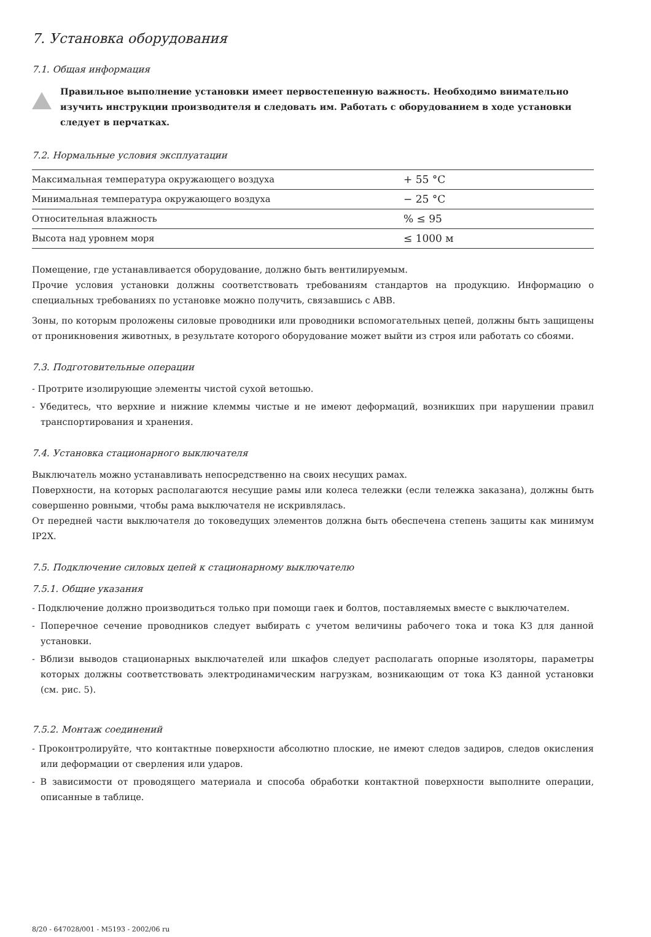7. Установка оборудования
7.1. Общая информация
Правильное выполнение установки имеет первостепенную важность. Необходимо внимательно изучить инструкции производителя и следовать им. Работать с оборудованием в ходе установки следует в перчатках.
7.2. Нормальные условия эксплуатации
| Максимальная температура окружающего воздуха | + 55 °C |
| Минимальная температура окружающего воздуха | − 25 °C |
| Относительная влажность | % ≤ 95 |
| Высота над уровнем моря | ≤ 1000 м |
Помещение, где устанавливается оборудование, должно быть вентилируемым.
Прочие условия установки должны соответствовать требованиям стандартов на продукцию. Информацию о специальных требованиях по установке можно получить, связавшись с ABB.
Зоны, по которым проложены силовые проводники или проводники вспомогательных цепей, должны быть защищены от проникновения животных, в результате которого оборудование может выйти из строя или работать со сбоями.
7.3. Подготовительные операции
- Протрите изолирующие элементы чистой сухой ветошью.
- Убедитесь, что верхние и нижние клеммы чистые и не имеют деформаций, возникших при нарушении правил транспортирования и хранения.
7.4. Установка стационарного выключателя
Выключатель можно устанавливать непосредственно на своих несущих рамах.
Поверхности, на которых располагаются несущие рамы или колеса тележки (если тележка заказана), должны быть совершенно ровными, чтобы рама выключателя не искривлялась.
От передней части выключателя до токоведущих элементов должна быть обеспечена степень защиты как минимум IP2X.
7.5. Подключение силовых цепей к стационарному выключателю
7.5.1. Общие указания
- Подключение должно производиться только при помощи гаек и болтов, поставляемых вместе с выключателем.
- Поперечное сечение проводников следует выбирать с учетом величины рабочего тока и тока КЗ для данной установки.
- Вблизи выводов стационарных выключателей или шкафов следует располагать опорные изоляторы, параметры которых должны соответствовать электродинамическим нагрузкам, возникающим от тока КЗ данной установки (см. рис. 5).
7.5.2. Монтаж соединений
- Проконтролируйте, что контактные поверхности абсолютно плоские, не имеют следов задиров, следов окисления или деформации от сверления или ударов.
- В зависимости от проводящего материала и способа обработки контактной поверхности выполните операции, описанные в таблице.
8/20 - 647028/001 - M5193 - 2002/06 ru